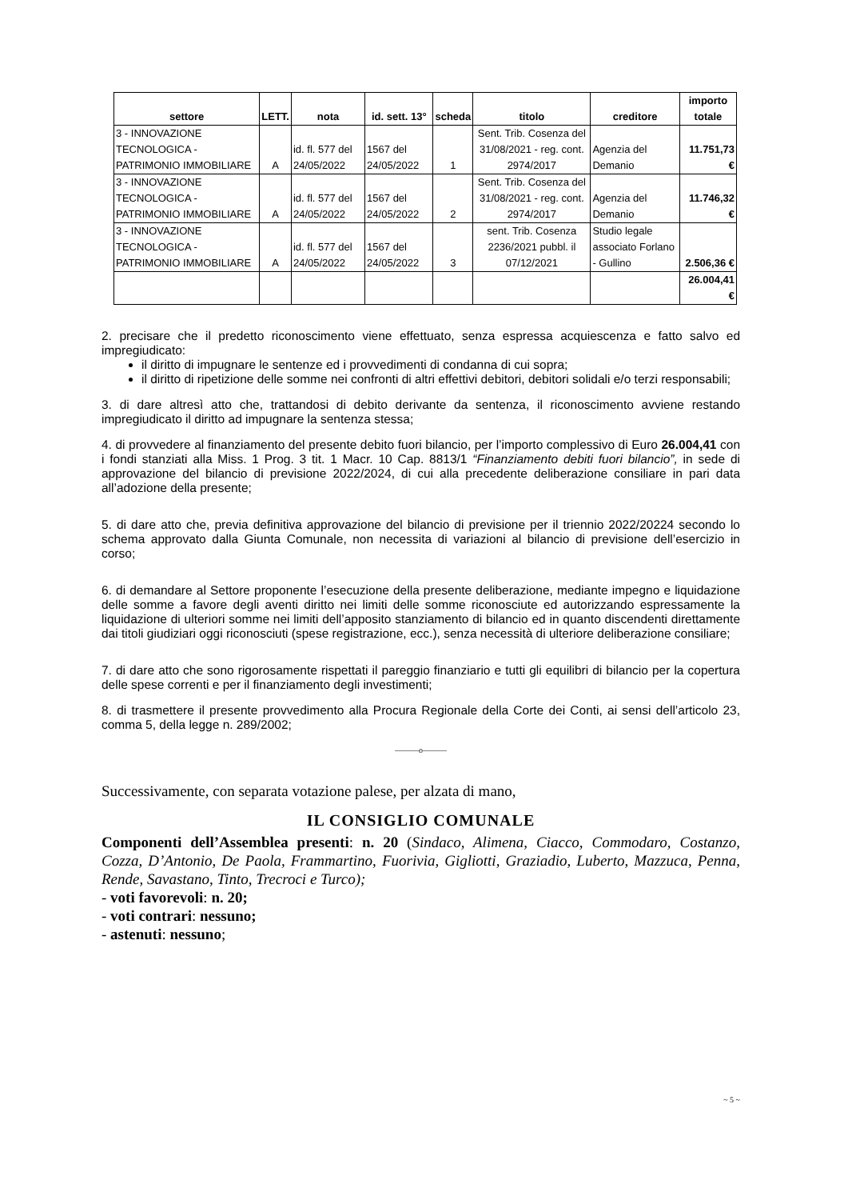| settore | LETT. | nota | id. sett. 13° | scheda | titolo | creditore | importo totale |
| --- | --- | --- | --- | --- | --- | --- | --- |
| 3 - INNOVAZIONE TECNOLOGICA - PATRIMONIO IMMOBILIARE | A | id. fl. 577 del 24/05/2022 | 1567 del 24/05/2022 | 1 | Sent. Trib. Cosenza del 31/08/2021 - reg. cont. 2974/2017 | Agenzia del Demanio | 11.751,73 € |
| 3 - INNOVAZIONE TECNOLOGICA - PATRIMONIO IMMOBILIARE | A | id. fl. 577 del 24/05/2022 | 1567 del 24/05/2022 | 2 | Sent. Trib. Cosenza del 31/08/2021 - reg. cont. 2974/2017 | Agenzia del Demanio | 11.746,32 € |
| 3 - INNOVAZIONE TECNOLOGICA - PATRIMONIO IMMOBILIARE | A | id. fl. 577 del 24/05/2022 | 1567 del 24/05/2022 | 3 | sent. Trib. Cosenza 2236/2021 pubbl. il 07/12/2021 | Studio legale associato Forlano - Gullino | 2.506,36 € |
| | | | | | | | 26.004,41 € |
2. precisare che il predetto riconoscimento viene effettuato, senza espressa acquiescenza e fatto salvo ed impregiudicato:
il diritto di impugnare le sentenze ed i provvedimenti di condanna di cui sopra;
il diritto di ripetizione delle somme nei confronti di altri effettivi debitori, debitori solidali e/o terzi responsabili;
3. di dare altresì atto che, trattandosi di debito derivante da sentenza, il riconoscimento avviene restando impregiudicato il diritto ad impugnare la sentenza stessa;
4. di provvedere al finanziamento del presente debito fuori bilancio, per l’importo complessivo di Euro 26.004,41 con i fondi stanziati alla Miss. 1 Prog. 3 tit. 1 Macr. 10 Cap. 8813/1 “Finanziamento debiti fuori bilancio”, in sede di approvazione del bilancio di previsione 2022/2024, di cui alla precedente deliberazione consiliare in pari data all’adozione della presente;
5. di dare atto che, previa definitiva approvazione del bilancio di previsione per il triennio 2022/20224 secondo lo schema approvato dalla Giunta Comunale, non necessita di variazioni al bilancio di previsione dell’esercizio in corso;
6. di demandare al Settore proponente l’esecuzione della presente deliberazione, mediante impegno e liquidazione delle somme a favore degli aventi diritto nei limiti delle somme riconosciute ed autorizzando espressamente la liquidazione di ulteriori somme nei limiti dell’apposito stanziamento di bilancio ed in quanto discendenti direttamente dai titoli giudiziari oggi riconosciuti (spese registrazione, ecc.), senza necessità di ulteriore deliberazione consiliare;
7. di dare atto che sono rigorosamente rispettati il pareggio finanziario e tutti gli equilibri di bilancio per la copertura delle spese correnti e per il finanziamento degli investimenti;
8. di trasmettere il presente provvedimento alla Procura Regionale della Corte dei Conti, ai sensi dell’articolo 23, comma 5, della legge n. 289/2002;
———o———
Successivamente, con separata votazione palese, per alzata di mano,
IL CONSIGLIO COMUNALE
Componenti dell’Assemblea presenti: n. 20 (Sindaco, Alimena, Ciacco, Commodaro, Costanzo, Cozza, D’Antonio, De Paola, Frammartino, Fuorivia, Gigliotti, Graziadio, Luberto, Mazzuca, Penna, Rende, Savastano, Tinto, Trecroci e Turco);
- voti favorevoli: n. 20;
- voti contrari: nessuno;
- astenuti: nessuno;
~ 5 ~